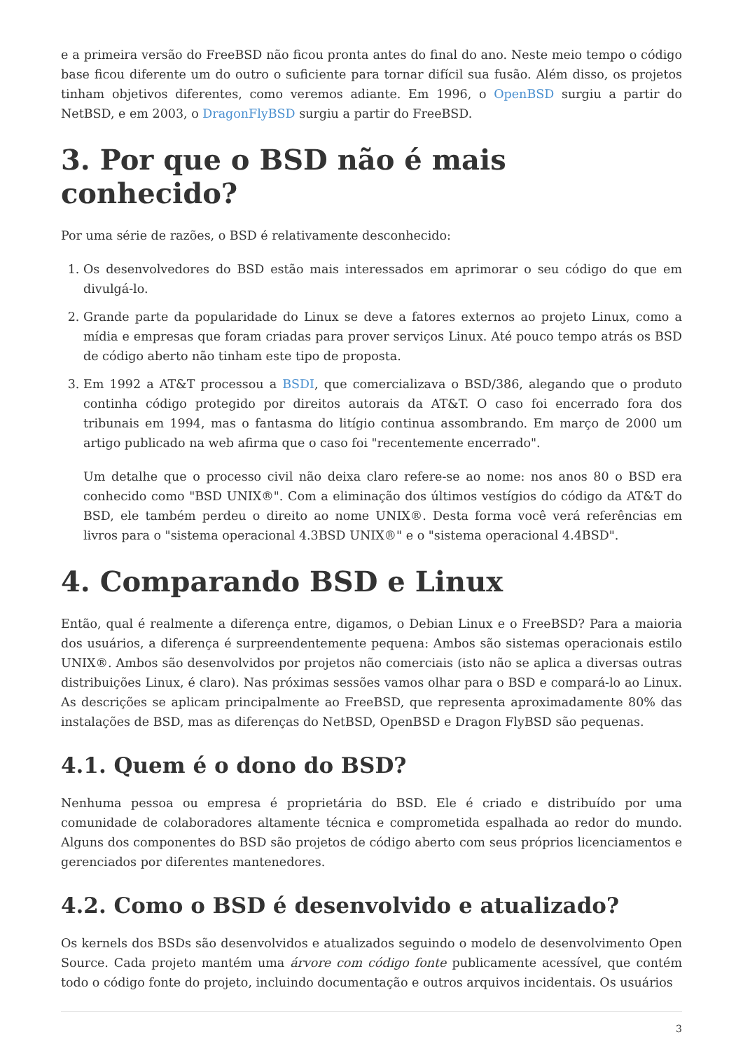e a primeira versão do FreeBSD não ficou pronta antes do final do ano. Neste meio tempo o código base ficou diferente um do outro o suficiente para tornar difícil sua fusão. Além disso, os projetos tinham objetivos diferentes, como veremos adiante. Em 1996, o OpenBSD surgiu a partir do NetBSD, e em 2003, o DragonFlyBSD surgiu a partir do FreeBSD.
3. Por que o BSD não é mais conhecido?
Por uma série de razões, o BSD é relativamente desconhecido:
1. Os desenvolvedores do BSD estão mais interessados em aprimorar o seu código do que em divulgá-lo.
2. Grande parte da popularidade do Linux se deve a fatores externos ao projeto Linux, como a mídia e empresas que foram criadas para prover serviços Linux. Até pouco tempo atrás os BSD de código aberto não tinham este tipo de proposta.
3. Em 1992 a AT&T processou a BSDI, que comercializava o BSD/386, alegando que o produto continha código protegido por direitos autorais da AT&T. O caso foi encerrado fora dos tribunais em 1994, mas o fantasma do litígio continua assombrando. Em março de 2000 um artigo publicado na web afirma que o caso foi "recentemente encerrado".
Um detalhe que o processo civil não deixa claro refere-se ao nome: nos anos 80 o BSD era conhecido como "BSD UNIX®". Com a eliminação dos últimos vestígios do código da AT&T do BSD, ele também perdeu o direito ao nome UNIX®. Desta forma você verá referências em livros para o "sistema operacional 4.3BSD UNIX®" e o "sistema operacional 4.4BSD".
4. Comparando BSD e Linux
Então, qual é realmente a diferença entre, digamos, o Debian Linux e o FreeBSD? Para a maioria dos usuários, a diferença é surpreendentemente pequena: Ambos são sistemas operacionais estilo UNIX®. Ambos são desenvolvidos por projetos não comerciais (isto não se aplica a diversas outras distribuições Linux, é claro). Nas próximas sessões vamos olhar para o BSD e compará-lo ao Linux. As descrições se aplicam principalmente ao FreeBSD, que representa aproximadamente 80% das instalações de BSD, mas as diferenças do NetBSD, OpenBSD e Dragon FlyBSD são pequenas.
4.1. Quem é o dono do BSD?
Nenhuma pessoa ou empresa é proprietária do BSD. Ele é criado e distribuído por uma comunidade de colaboradores altamente técnica e comprometida espalhada ao redor do mundo. Alguns dos componentes do BSD são projetos de código aberto com seus próprios licenciamentos e gerenciados por diferentes mantenedores.
4.2. Como o BSD é desenvolvido e atualizado?
Os kernels dos BSDs são desenvolvidos e atualizados seguindo o modelo de desenvolvimento Open Source. Cada projeto mantém uma árvore com código fonte publicamente acessível, que contém todo o código fonte do projeto, incluindo documentação e outros arquivos incidentais. Os usuários
3